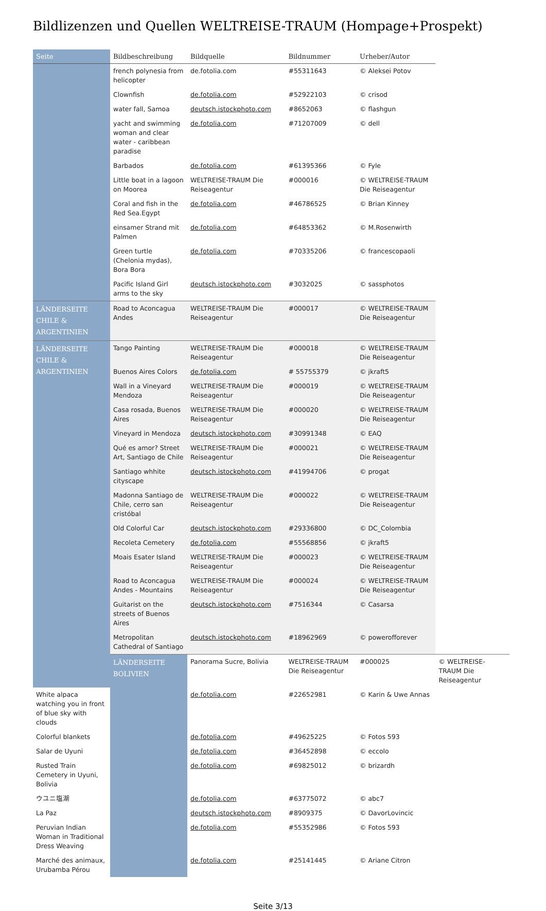Bildlizenzen und Quellen WELTREISE-TRAUM (Hompage+Prospekt)
| Seite | Bildbeschreibung | Bildquelle | Bildnummer | Urheber/Autor | |
| --- | --- | --- | --- | --- | --- |
| | french polynesia from helicopter | de.fotolia.com | #55311643 | © Aleksei Potov | |
| | Clownfish | de.fotolia.com | #52922103 | © crisod | |
| | water fall, Samoa | deutsch.istockphoto.com | #8652063 | © flashgun | |
| | yacht and swimming woman and clear water - caribbean paradise | de.fotolia.com | #71207009 | © dell | |
| | Barbados | de.fotolia.com | #61395366 | © Fyle | |
| | Little boat in a lagoon on Moorea | WELTREISE-TRAUM Die Reiseagentur | #000016 | © WELTREISE-TRAUM Die Reiseagentur | |
| | Coral and fish in the Red Sea.Egypt | de.fotolia.com | #46786525 | © Brian Kinney | |
| | einsamer Strand mit Palmen | de.fotolia.com | #64853362 | © M.Rosenwirth | |
| | Green turtle (Chelonia mydas), Bora Bora | de.fotolia.com | #70335206 | © francescopaoli | |
| | Pacific Island Girl arms to the sky | deutsch.istockphoto.com | #3032025 | © sassphotos | |
| LÄNDERSEITE CHILE & ARGENTINIEN | Road to Aconcagua Andes | WELTREISE-TRAUM Die Reiseagentur | #000017 | © WELTREISE-TRAUM Die Reiseagentur | |
| LÄNDERSEITE CHILE & ARGENTINIEN | Tango Painting | WELTREISE-TRAUM Die Reiseagentur | #000018 | © WELTREISE-TRAUM Die Reiseagentur | |
| | Buenos Aires Colors | de.fotolia.com | # 55755379 | © jkraft5 | |
| | Wall in a Vineyard Mendoza | WELTREISE-TRAUM Die Reiseagentur | #000019 | © WELTREISE-TRAUM Die Reiseagentur | |
| | Casa rosada, Buenos Aires | WELTREISE-TRAUM Die Reiseagentur | #000020 | © WELTREISE-TRAUM Die Reiseagentur | |
| | Vineyard in Mendoza | deutsch.istockphoto.com | #30991348 | © EAQ | |
| | Qué es amor? Street Art, Santiago de Chile | WELTREISE-TRAUM Die Reiseagentur | #000021 | © WELTREISE-TRAUM Die Reiseagentur | |
| | Santiago whhite cityscape | deutsch.istockphoto.com | #41994706 | © progat | |
| | Madonna Santiago de Chile, cerro san cristóbal | WELTREISE-TRAUM Die Reiseagentur | #000022 | © WELTREISE-TRAUM Die Reiseagentur | |
| | Old Colorful Car | deutsch.istockphoto.com | #29336800 | © DC_Colombia | |
| | Recoleta Cemetery | de.fotolia.com | #55568856 | © jkraft5 | |
| | Moais Esater Island | WELTREISE-TRAUM Die Reiseagentur | #000023 | © WELTREISE-TRAUM Die Reiseagentur | |
| | Road to Aconcagua Andes - Mountains | WELTREISE-TRAUM Die Reiseagentur | #000024 | © WELTREISE-TRAUM Die Reiseagentur | |
| | Guitarist on the streets of Buenos Aires | deutsch.istockphoto.com | #7516344 | © Casarsa | |
| | Metropolitan Cathedral of Santiago | deutsch.istockphoto.com | #18962969 | © powerofforever | |
| | LÄNDERSEITE BOLIVIEN | Panorama Sucre, Bolivia | WELTREISE-TRAUM Die Reiseagentur | #000025 | © WELTREISE-TRAUM Die Reiseagentur |
| White alpaca watching you in front of blue sky with clouds | | de.fotolia.com | #22652981 | © Karin & Uwe Annas | |
| Colorful blankets | | de.fotolia.com | #49625225 | © Fotos 593 | |
| Salar de Uyuni | | de.fotolia.com | #36452898 | © eccolo | |
| Rusted Train Cemetery in Uyuni, Bolivia | | de.fotolia.com | #69825012 | © brizardh | |
| ウユニ塩湖 | | de.fotolia.com | #63775072 | © abc7 | |
| La Paz | | deutsch.istockphoto.com | #8909375 | © DavorLovincic | |
| Peruvian Indian Woman in Traditional Dress Weaving | | de.fotolia.com | #55352986 | © Fotos 593 | |
| Marché des animaux, Urubamba Pérou | | de.fotolia.com | #25141445 | © Ariane Citron | |
Seite 3/13